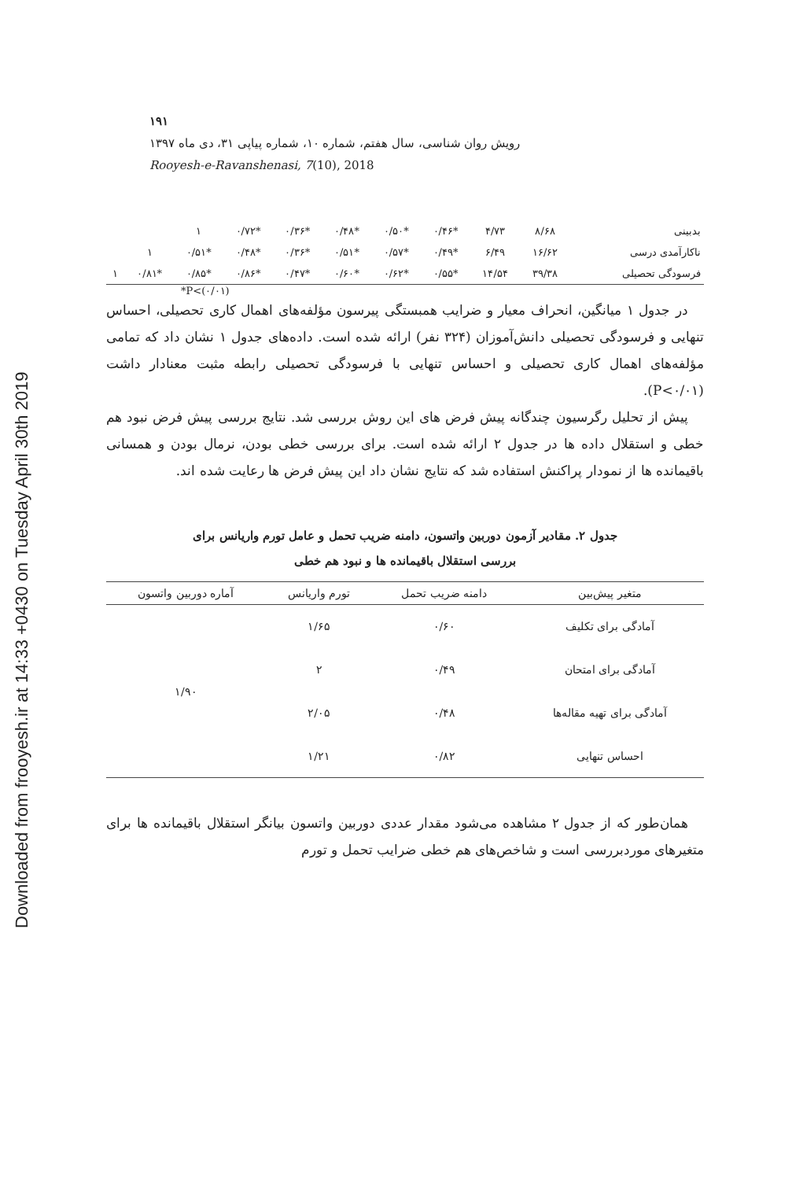Downloaded from frooyesh.ir at 14:33 +0430 on Tuesday April 30th 2019
۱۹۱
رویش روان شناسی، سال هفتم، شماره ۱۰، شماره پیاپی ۳۱، دی ماه ۱۳۹۷
Rooyesh-e-Ravanshenasi, 7(10), 2018
| بدبینی | ۸/۶۸ | ۴/۷۳ | *۰/۴۶ | *۰/۵۰ | *۰/۴۸ | *۰/۳۶ | *۰/۷۲ | ۱ | | |
| ناکارآمدی درسی | ۱۶/۶۲ | ۶/۴۹ | *۰/۴۹ | *۰/۵۷ | *۰/۵۱ | *۰/۳۶ | *۰/۴۸ | *۰/۵۱ | ۱ | |
| فرسودگی تحصیلی | ۳۹/۳۸ | ۱۴/۵۴ | *۰/۵۵ | *۰/۶۲ | *۰/۶۰ | *۰/۴۷ | *۰/۸۶ | *۰/۸۵ | *۰/۸۱ | ۱ |
*P<(۰/۰۱)
در جدول ۱ میانگین، انحراف معیار و ضرایب همبستگی پیرسون مؤلفه‌های اهمال کاری تحصیلی، احساس تنهایی و فرسودگی تحصیلی دانش‌آموزان (۳۲۴ نفر) ارائه شده است. داده‌های جدول ۱ نشان داد که تمامی مؤلفه‌های اهمال کاری تحصیلی و احساس تنهایی با فرسودگی تحصیلی رابطه مثبت معنادار داشت (P<۰/۰۱).
پیش از تحلیل رگرسیون چندگانه پیش فرض های این روش بررسی شد. نتایج بررسی پیش فرض نبود هم خطی و استقلال داده ها در جدول ۲ ارائه شده است. برای بررسی خطی بودن، نرمال بودن و همسانی باقیمانده ها از نمودار پراکنش استفاده شد که نتایج نشان داد این پیش فرض ها رعایت شده اند.
جدول ۲. مقادیر آزمون دوربین واتسون، دامنه ضریب تحمل و عامل تورم واریانس برای
بررسی استقلال باقیمانده ها و نبود هم خطی
| متغیر پیش‌بین | دامنه ضریب تحمل | تورم واریانس | آماره دوربین واتسون |
| --- | --- | --- | --- |
| آمادگی برای تکلیف | ۰/۶۰ | ۱/۶۵ | ۱/۹۰ |
| آمادگی برای امتحان | ۰/۴۹ | ۲ | |
| آمادگی برای تهیه مقاله‌ها | ۰/۴۸ | ۲/۰۵ | |
| احساس تنهایی | ۰/۸۲ | ۱/۲۱ | |
همان‌طور که از جدول ۲ مشاهده می‌شود مقدار عددی دوربین واتسون بیانگر استقلال باقیمانده ها برای متغیرهای موردبررسی است و شاخص‌های هم خطی ضرایب تحمل و تورم